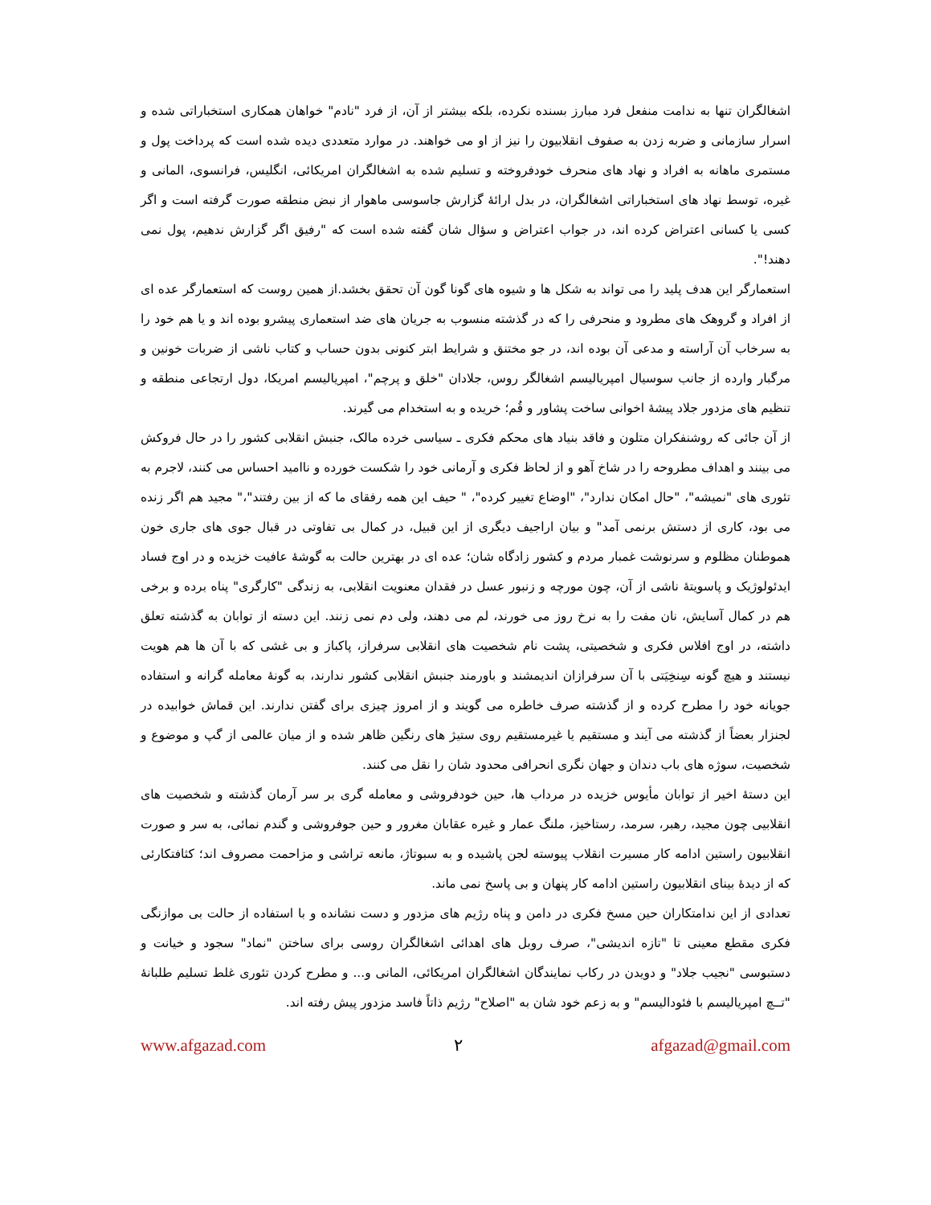اشغالگران تنها به ندامت منفعل فرد مبارز بسنده نکرده، بلکه بیشتر از آن، از فرد "نادم" خواهان همکاری استخباراتی شده و اسرار سازمانی و ضربه زدن به صفوف انقلابیون را نیز از او می خواهند. در موارد متعددی دیده شده است که پرداخت پول و مستمری ماهانه به افراد و نهاد های منحرف خودفروخته و تسلیم شده به اشغالگران امریکائی، انگلیس، فرانسوی، المانی و غیره، توسط نهاد های استخباراتی اشغالگران، در بدل ارائهٔ گزارش جاسوسی ماهوار از نبض منطقه صورت گرفته است و اگر کسی یا کسانی اعتراض کرده اند، در جواب اعتراض و سؤال شان گفته شده است که "رفیق اگر گزارش ندهیم، پول نمی دهند!".
استعمارگر این هدف پلید را می تواند به شکل ها و شیوه های گونا گون آن تحقق بخشد.از همین روست که استعمارگر عده ای از افراد و گروهک های مطرود و منحرفی را که در گذشته منسوب به جریان های ضد استعماری پیشرو بوده اند و یا هم خود را به سرخاب آن آراسته و مدعی آن بوده اند، در جو مختنق و شرایط ابتر کنونی بدون حساب و کتاب ناشی از ضربات خونین و مرگبار وارده از جانب سوسیال امپریالیسم اشغالگر روس، جلادان "خلق و پرچم"، امپریالیسم امریکا، دول ارتجاعی منطقه و تنظیم های مزدور جلاد پیشهٔ اخوانی ساخت پشاور و قُم؛ خریده و به استخدام می گیرند.
از آن جائی که روشنفکران متلون و فاقد بنیاد های محکم فکری ـ سیاسی خرده مالک، جنبش انقلابی کشور را در حال فروکش می بینند و اهداف مطروحه را در شاخ آهو و از لحاظ فکری و آرمانی خود را شکست خورده و ناامید احساس می کنند، لاجرم به تئوری های "نمیشه"، "حال امکان ندارد"، "اوضاع تغییر کرده"، " حیف این همه رفقای ما که از بین رفتند"،" مجید هم اگر زنده می بود، کاری از دستش برنمی آمد" و بیان اراجیف دیگری از این قبیل، در کمال بی تفاوتی در قبال جوی های جاری خون هموطنان مظلوم و سرنوشت غمبار مردم و کشور زادگاه شان؛ عده ای در بهترین حالت به گوشهٔ عافیت خزیده و در اوج فساد ایدئولوژیک و پاسویتهٔ ناشی از آن، چون مورچه و زنبور عسل در فقدان معنویت انقلابی، به زندگی "کارگری" پناه برده و برخی هم در کمال آسایش، نان مفت را به نرخ روز می خورند، لم می دهند، ولی دم نمی زنند. این دسته از توابان به گذشته تعلق داشته، در اوج افلاس فکری و شخصیتی، پشت نام شخصیت های انقلابی سرفراز، پاکباز و بی غشی که با آن ها هم هویت نیستند و هیچ گونه سِنخِیَتی با آن سرفرازان اندیمشند و باورمند جنبش انقلابی کشور ندارند، به گونهٔ معامله گرانه و استفاده جویانه خود را مطرح کرده و از گذشته صرف خاطره می گویند و از امروز چیزی برای گفتن ندارند. این قماش خوابیده در لجنزار بعضاً از گذشته می آیند و مستقیم یا غیرمستقیم روی ستیژ های رنگین ظاهر شده و از میان عالمی از گپ و موضوع و شخصیت، سوژه های باب دندان و جهان نگری انحرافی محدود شان را نقل می کنند.
این دستهٔ اخیر از توابان مأیوس خزیده در مرداب ها، حین خودفروشی و معامله گری بر سر آرمان گذشته و شخصیت های انقلابیی چون مجید، رهبر، سرمد، رستاخیز، ملنگ عمار و غیره عقابان مغرور و حین جوفروشی و گندم نمائی، به سر و صورت انقلابیون راستین ادامه کار مسیرت انقلاب پیوسته لجن پاشیده و به سبوتاژ، مانعه تراشی و مزاحمت مصروف اند؛ کثافتکارئی که از دیدهٔ بینای انقلابیون راستین ادامه کار پنهان و بی پاسخ نمی ماند.
تعدادی از این ندامتکاران حین مسخ فکری در دامن و پناه رژیم های مزدور و دست نشانده و با استفاده از حالت بی موازنگی فکری مقطع معینی تا "تازه اندیشی"، صرف روبل های اهدائی اشغالگران روسی برای ساختن "نماد" سجود و خیانت و دستبوسی "نجیب جلاد" و دویدن در رکاب نمایندگان اشغالگران امریکائی، المانی و... و مطرح کردن تئوری غلط تسلیم طلبانهٔ "تــچ امپریالیسم با فئودالیسم" و به زعم خود شان به "اصلاح" رژیم ذاتاً فاسد مزدور پیش رفته اند.
www.afgazad.com ۲ afgazad@gmail.com